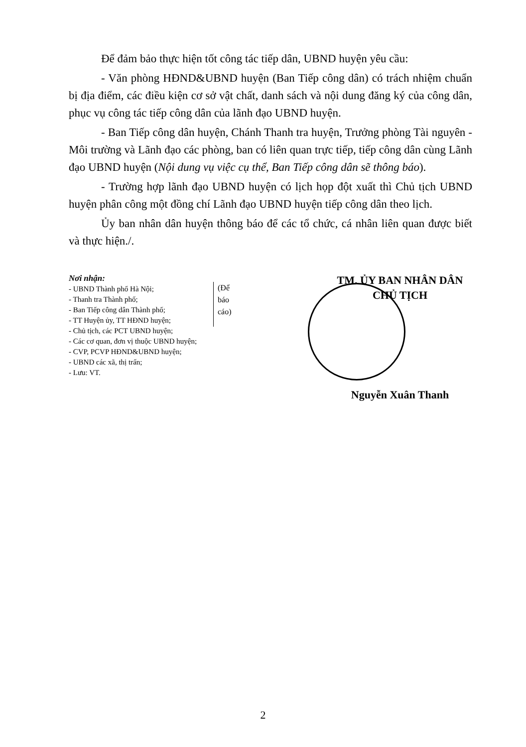Để đảm bảo thực hiện tốt công tác tiếp dân, UBND huyện yêu cầu:
- Văn phòng HĐND&UBND huyện (Ban Tiếp công dân) có trách nhiệm chuẩn bị địa điểm, các điều kiện cơ sở vật chất, danh sách và nội dung đăng ký của công dân, phục vụ công tác tiếp công dân của lãnh đạo UBND huyện.
- Ban Tiếp công dân huyện, Chánh Thanh tra huyện, Trưởng phòng Tài nguyên - Môi trường và Lãnh đạo các phòng, ban có liên quan trực tiếp, tiếp công dân cùng Lãnh đạo UBND huyện (Nội dung vụ việc cụ thể, Ban Tiếp công dân sẽ thông báo).
- Trường hợp lãnh đạo UBND huyện có lịch họp đột xuất thì Chủ tịch UBND huyện phân công một đồng chí Lãnh đạo UBND huyện tiếp công dân theo lịch.
Ủy ban nhân dân huyện thông báo để các tổ chức, cá nhân liên quan được biết và thực hiện./.
Nơi nhận:
- UBND Thành phố Hà Nội;
- Thanh tra Thành phố;
- Ban Tiếp công dân Thành phố;
- TT Huyện ủy, TT HĐND huyện;
- Chủ tịch, các PCT UBND huyện;
- Các cơ quan, đơn vị thuộc UBND huyện;
- CVP, PCVP HĐND&UBND huyện;
- UBND các xã, thị trấn;
- Lưu: VT.
(Để báo cáo)
TM. ỦY BAN NHÂN DÂN
CHỦ TỊCH
Nguyễn Xuân Thanh
2